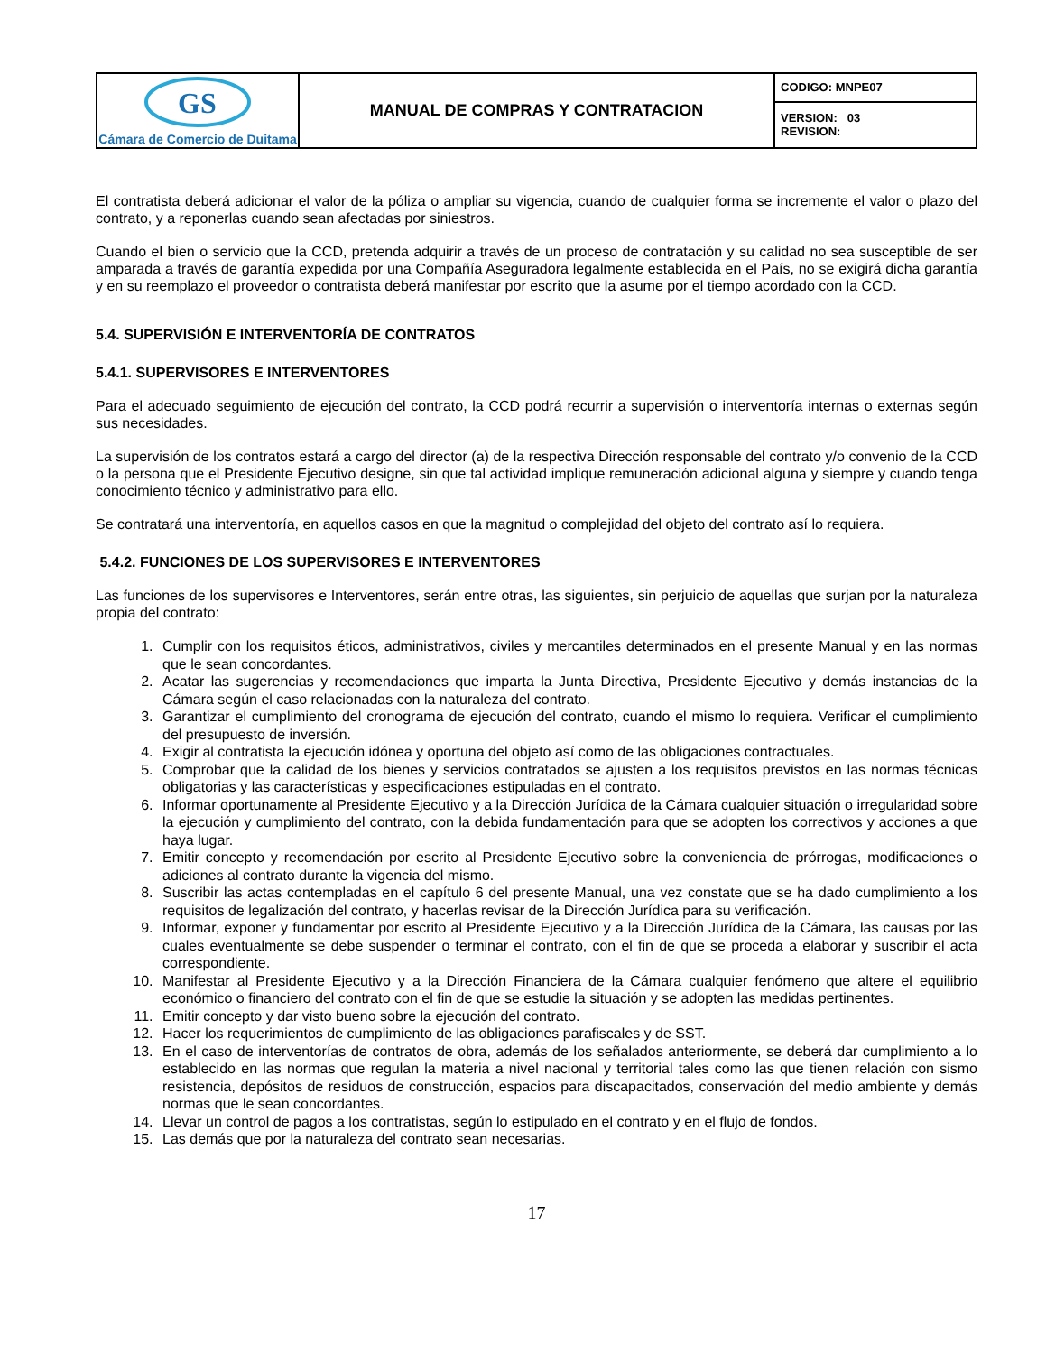| GS Cámara de Comercio de Duitama | MANUAL DE COMPRAS Y CONTRATACION | CODIGO: MNPE07 |
| | | VERSION: 03 REVISION: |
El contratista deberá adicionar el valor de la póliza o ampliar su vigencia, cuando de cualquier forma se incremente el valor o plazo del contrato, y a reponerlas cuando sean afectadas por siniestros.
Cuando el bien o servicio que la CCD, pretenda adquirir a través de un proceso de contratación y su calidad no sea susceptible de ser amparada a través de garantía expedida por una Compañía Aseguradora legalmente establecida en el País, no se exigirá dicha garantía y en su reemplazo el proveedor o contratista deberá manifestar por escrito que la asume por el tiempo acordado con la CCD.
5.4. SUPERVISIÓN E INTERVENTORÍA DE CONTRATOS
5.4.1. SUPERVISORES E INTERVENTORES
Para el adecuado seguimiento de ejecución del contrato, la CCD podrá recurrir a supervisión o interventoría internas o externas según sus necesidades.
La supervisión de los contratos estará a cargo del director (a) de la respectiva Dirección responsable del contrato y/o convenio de la CCD o la persona que el Presidente Ejecutivo designe, sin que tal actividad implique remuneración adicional alguna y siempre y cuando tenga conocimiento técnico y administrativo para ello.
Se contratará una interventoría, en aquellos casos en que la magnitud o complejidad del objeto del contrato así lo requiera.
5.4.2. FUNCIONES DE LOS SUPERVISORES E INTERVENTORES
Las funciones de los supervisores e Interventores, serán entre otras, las siguientes, sin perjuicio de aquellas que surjan por la naturaleza propia del contrato:
1. Cumplir con los requisitos éticos, administrativos, civiles y mercantiles determinados en el presente Manual y en las normas que le sean concordantes.
2. Acatar las sugerencias y recomendaciones que imparta la Junta Directiva, Presidente Ejecutivo y demás instancias de la Cámara según el caso relacionadas con la naturaleza del contrato.
3. Garantizar el cumplimiento del cronograma de ejecución del contrato, cuando el mismo lo requiera. Verificar el cumplimiento del presupuesto de inversión.
4. Exigir al contratista la ejecución idónea y oportuna del objeto así como de las obligaciones contractuales.
5. Comprobar que la calidad de los bienes y servicios contratados se ajusten a los requisitos previstos en las normas técnicas obligatorias y las características y especificaciones estipuladas en el contrato.
6. Informar oportunamente al Presidente Ejecutivo y a la Dirección Jurídica de la Cámara cualquier situación o irregularidad sobre la ejecución y cumplimiento del contrato, con la debida fundamentación para que se adopten los correctivos y acciones a que haya lugar.
7. Emitir concepto y recomendación por escrito al Presidente Ejecutivo sobre la conveniencia de prórrogas, modificaciones o adiciones al contrato durante la vigencia del mismo.
8. Suscribir las actas contempladas en el capítulo 6 del presente Manual, una vez constate que se ha dado cumplimiento a los requisitos de legalización del contrato, y hacerlas revisar de la Dirección Jurídica para su verificación.
9. Informar, exponer y fundamentar por escrito al Presidente Ejecutivo y a la Dirección Jurídica de la Cámara, las causas por las cuales eventualmente se debe suspender o terminar el contrato, con el fin de que se proceda a elaborar y suscribir el acta correspondiente.
10. Manifestar al Presidente Ejecutivo y a la Dirección Financiera de la Cámara cualquier fenómeno que altere el equilibrio económico o financiero del contrato con el fin de que se estudie la situación y se adopten las medidas pertinentes.
11. Emitir concepto y dar visto bueno sobre la ejecución del contrato.
12. Hacer los requerimientos de cumplimiento de las obligaciones parafiscales y de SST.
13. En el caso de interventorías de contratos de obra, además de los señalados anteriormente, se deberá dar cumplimiento a lo establecido en las normas que regulan la materia a nivel nacional y territorial tales como las que tienen relación con sismo resistencia, depósitos de residuos de construcción, espacios para discapacitados, conservación del medio ambiente y demás normas que le sean concordantes.
14. Llevar un control de pagos a los contratistas, según lo estipulado en el contrato y en el flujo de fondos.
15. Las demás que por la naturaleza del contrato sean necesarias.
17